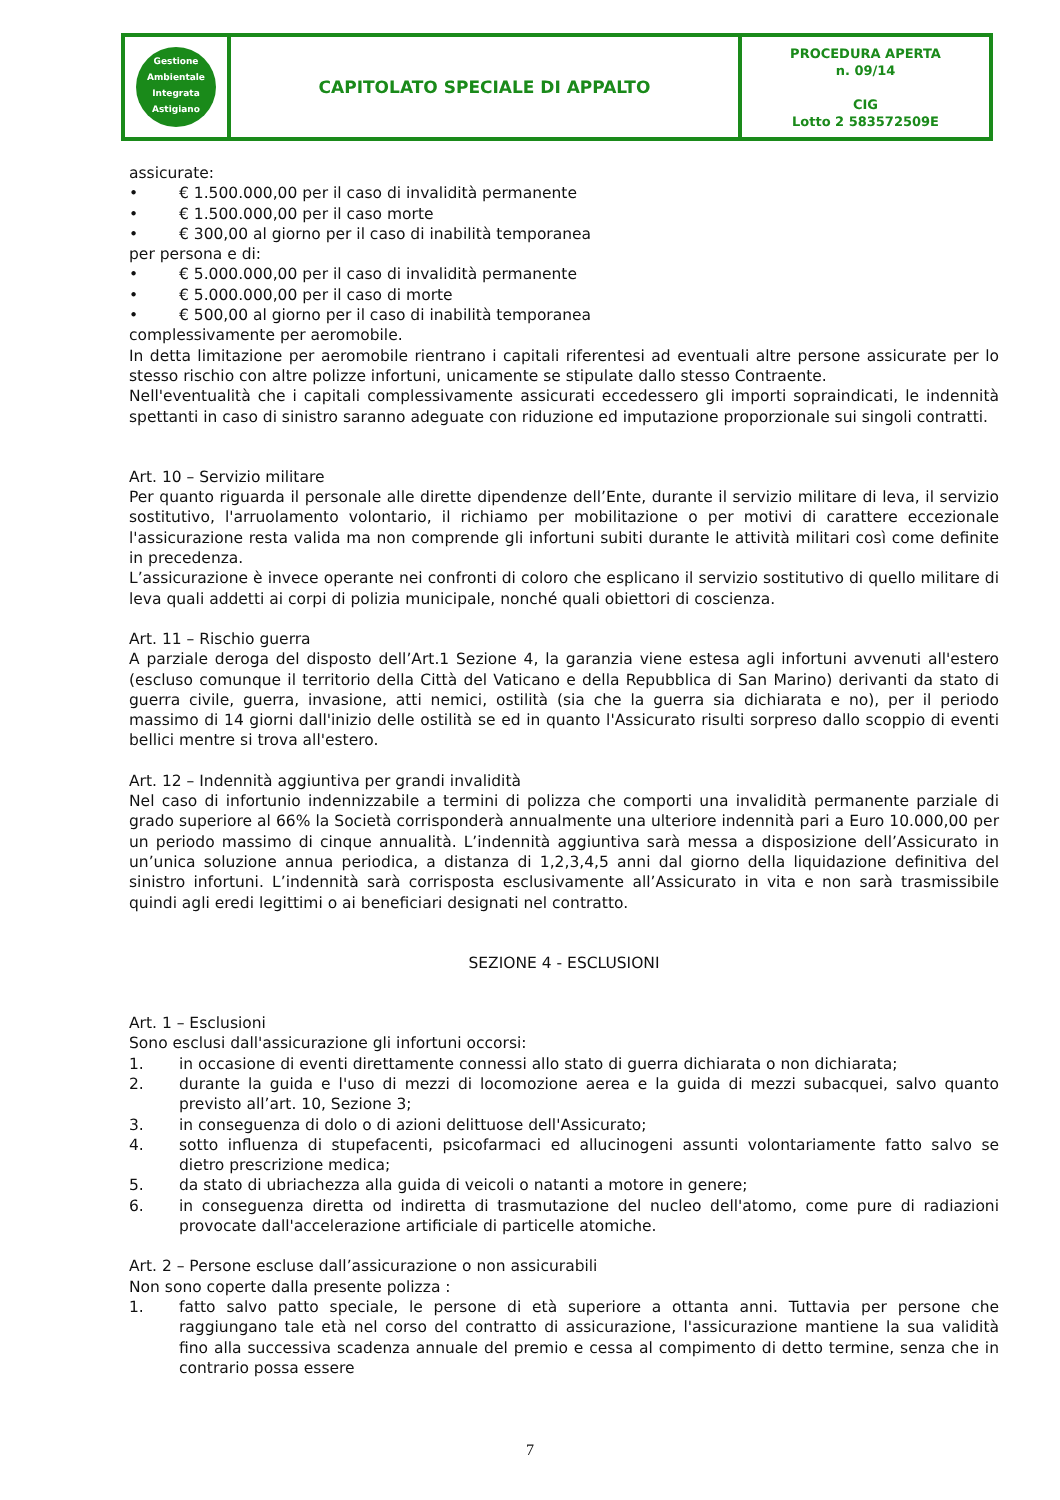| Gestione Ambientale Integrata Astigiano | CAPITOLATO SPECIALE DI APPALTO | PROCEDURA APERTA n. 09/14 CIG Lotto 2 583572509E |
assicurate:
• € 1.500.000,00 per il caso di invalidità permanente
• € 1.500.000,00 per il caso morte
• € 300,00 al giorno per il caso di inabilità temporanea
per persona e di:
• € 5.000.000,00 per il caso di invalidità permanente
• € 5.000.000,00 per il caso di morte
• € 500,00 al giorno per il caso di inabilità temporanea
complessivamente per aeromobile.
In detta limitazione per aeromobile rientrano i capitali riferentesi ad eventuali altre persone assicurate per lo stesso rischio con altre polizze infortuni, unicamente se stipulate dallo stesso Contraente.
Nell'eventualità che i capitali complessivamente assicurati eccedessero gli importi sopraindicati, le indennità spettanti in caso di sinistro saranno adeguate con riduzione ed imputazione proporzionale sui singoli contratti.
Art. 10 – Servizio militare
Per quanto riguarda il personale alle dirette dipendenze dell’Ente, durante il servizio militare di leva, il servizio sostitutivo, l'arruolamento volontario, il richiamo per mobilitazione o per motivi di carattere eccezionale l'assicurazione resta valida ma non comprende gli infortuni subiti durante le attività militari così come definite in precedenza.
L’assicurazione è invece operante nei confronti di coloro che esplicano il servizio sostitutivo di quello militare di leva quali addetti ai corpi di polizia municipale, nonché quali obiettori di coscienza.
Art. 11 – Rischio guerra
A parziale deroga del disposto dell’Art.1 Sezione 4, la garanzia viene estesa agli infortuni avvenuti all'estero (escluso comunque il territorio della Città del Vaticano e della Repubblica di San Marino) derivanti da stato di guerra civile, guerra, invasione, atti nemici, ostilità (sia che la guerra sia dichiarata e no), per il periodo massimo di 14 giorni dall'inizio delle ostilità se ed in quanto l'Assicurato risulti sorpreso dallo scoppio di eventi bellici mentre si trova all'estero.
Art. 12 – Indennità aggiuntiva per grandi invalidità
Nel caso di infortunio indennizzabile a termini di polizza che comporti una invalidità permanente parziale di grado superiore al 66% la Società corrisponderà annualmente una ulteriore indennità pari a Euro 10.000,00 per un periodo massimo di cinque annualità. L’indennità aggiuntiva sarà messa a disposizione dell’Assicurato in un’unica soluzione annua periodica, a distanza di 1,2,3,4,5 anni dal giorno della liquidazione definitiva del sinistro infortuni. L’indennità sarà corrisposta esclusivamente all’Assicurato in vita e non sarà trasmissibile quindi agli eredi legittimi o ai beneficiari designati nel contratto.
SEZIONE 4 - ESCLUSIONI
Art. 1 – Esclusioni
Sono esclusi dall'assicurazione gli infortuni occorsi:
1. in occasione di eventi direttamente connessi allo stato di guerra dichiarata o non dichiarata;
2. durante la guida e l'uso di mezzi di locomozione aerea e la guida di mezzi subacquei, salvo quanto previsto all’art. 10, Sezione 3;
3. in conseguenza di dolo o di azioni delittuose dell'Assicurato;
4. sotto influenza di stupefacenti, psicofarmaci ed allucinogeni assunti volontariamente fatto salvo se dietro prescrizione medica;
5. da stato di ubriachezza alla guida di veicoli o natanti a motore in genere;
6. in conseguenza diretta od indiretta di trasmutazione del nucleo dell'atomo, come pure di radiazioni provocate dall'accelerazione artificiale di particelle atomiche.
Art. 2 – Persone escluse dall’assicurazione o non assicurabili
Non sono coperte dalla presente polizza :
1. fatto salvo patto speciale, le persone di età superiore a ottanta anni. Tuttavia per persone che raggiungano tale età nel corso del contratto di assicurazione, l'assicurazione mantiene la sua validità fino alla successiva scadenza annuale del premio e cessa al compimento di detto termine, senza che in contrario possa essere
7